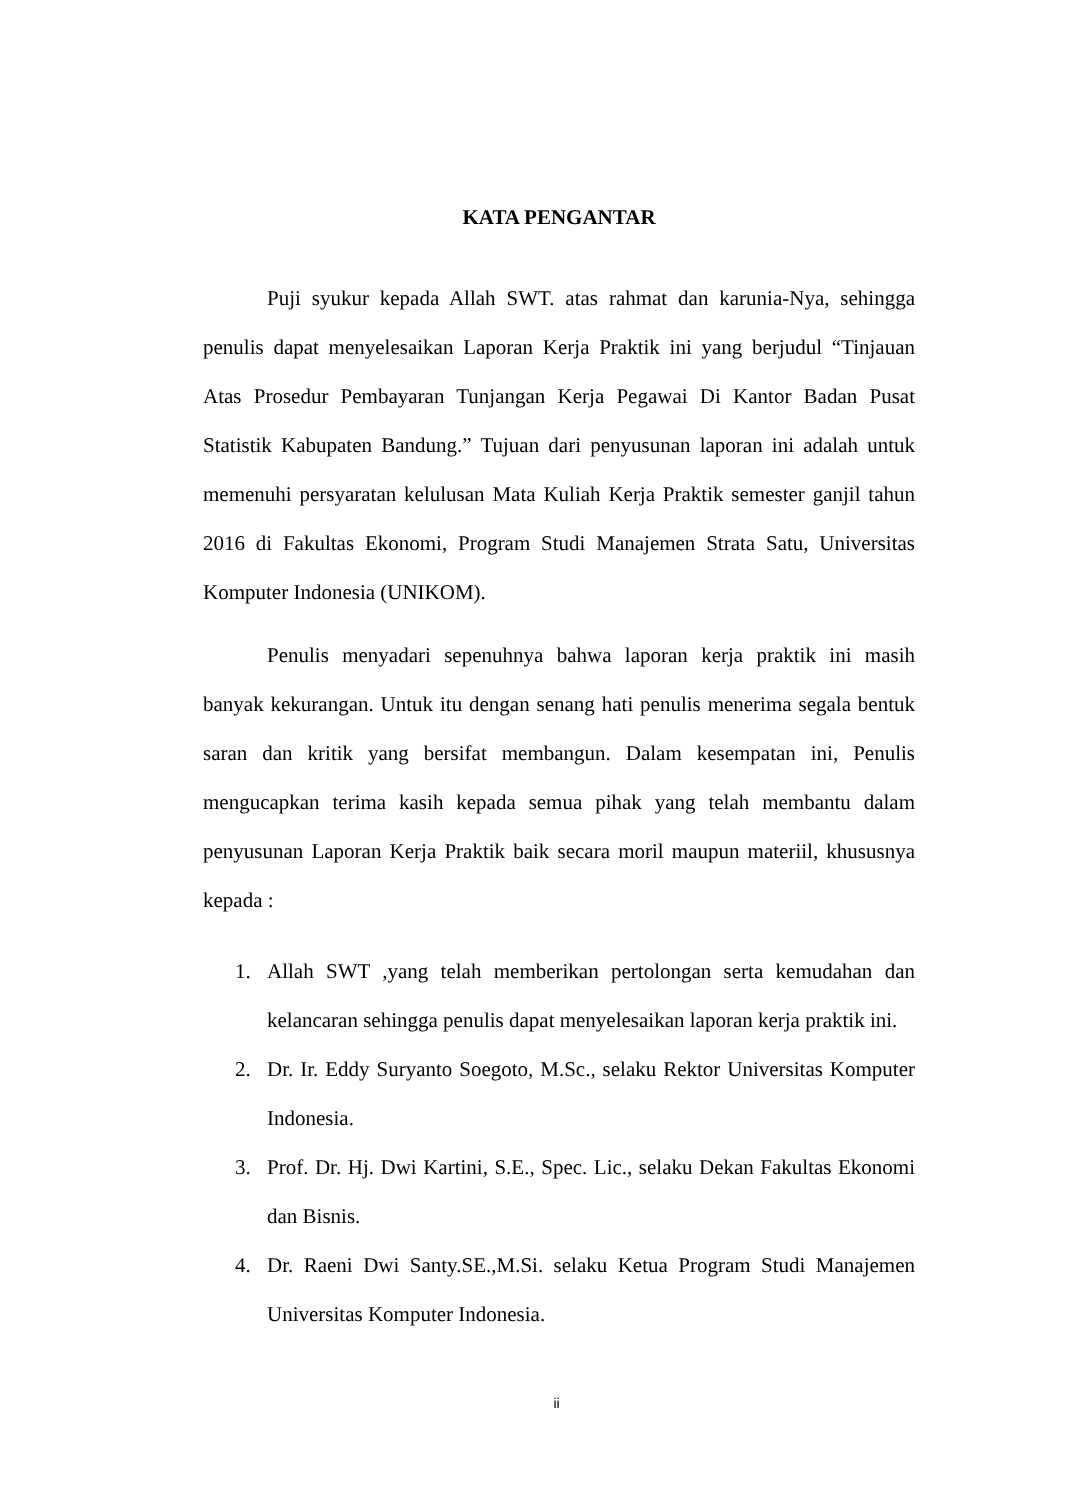KATA PENGANTAR
Puji syukur kepada Allah SWT. atas rahmat dan karunia-Nya, sehingga penulis dapat menyelesaikan Laporan Kerja Praktik ini yang berjudul “Tinjauan Atas Prosedur Pembayaran Tunjangan Kerja Pegawai Di Kantor Badan Pusat Statistik Kabupaten Bandung.” Tujuan dari penyusunan laporan ini adalah untuk memenuhi persyaratan kelulusan Mata Kuliah Kerja Praktik semester ganjil tahun 2016 di Fakultas Ekonomi, Program Studi Manajemen Strata Satu, Universitas Komputer Indonesia (UNIKOM).
Penulis menyadari sepenuhnya bahwa laporan kerja praktik ini masih banyak kekurangan. Untuk itu dengan senang hati penulis menerima segala bentuk saran dan kritik yang bersifat membangun. Dalam kesempatan ini, Penulis mengucapkan terima kasih kepada semua pihak yang telah membantu dalam penyusunan Laporan Kerja Praktik baik secara moril maupun materiil, khususnya kepada :
1. Allah SWT ,yang telah memberikan pertolongan serta kemudahan dan kelancaran sehingga penulis dapat menyelesaikan laporan kerja praktik ini.
2. Dr. Ir. Eddy Suryanto Soegoto, M.Sc., selaku Rektor Universitas Komputer Indonesia.
3. Prof. Dr. Hj. Dwi Kartini, S.E., Spec. Lic., selaku Dekan Fakultas Ekonomi dan Bisnis.
4. Dr. Raeni Dwi Santy.SE.,M.Si. selaku Ketua Program Studi Manajemen Universitas Komputer Indonesia.
ii